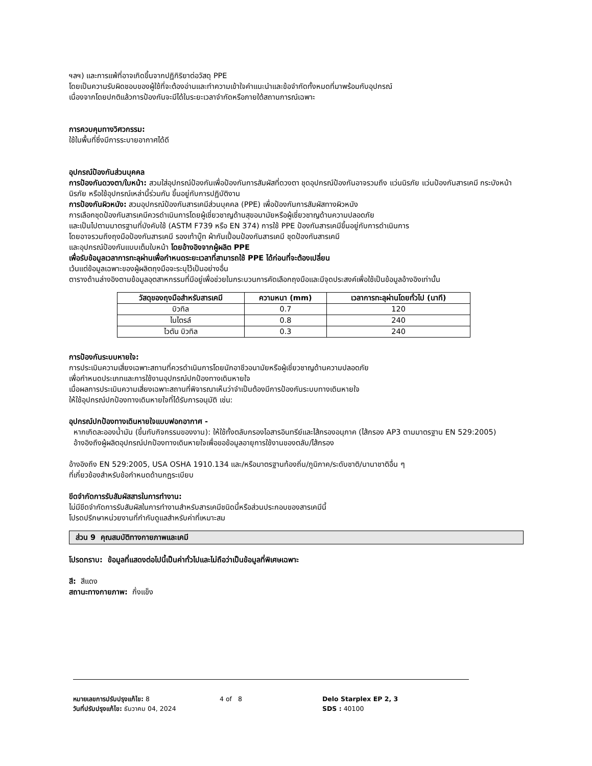ฯลฯ) และการแพ้ที่อาจเกิดขึ้นจากปฏิกิริยาต่อวัสดุ PPE
โดยเป็นความรับผิดชอบของผู้ใช้ที่จะต้องอ่านและทำความเข้าใจคำแนะนำและข้อจำกัดทั้งหมดที่มาพร้อมกับอุปกรณ์
เนื่องจากโดยปกติแล้วการป้องกันจะมีได้ในระยะเวลาจำกัดหรือภายใต้สถานการณ์เฉพาะ
การควบคุมทางวิศวกรรม:
ใช้ในพื้นที่ซึ่งมีการระบายอากาศได้ดี
อุปกรณ์ป้องกันส่วนบุคคล
การป้องกันดวงตา/ใบหน้า: สวมใส่อุปกรณ์ป้องกันเพื่อป้องกันการสัมผัสที่ดวงตา ชุดอุปกรณ์ป้องกันอาจรวมถึง แว่นนิรภัย แว่นป้องกันสารเคมี กระบังหน้านิรภัย หรือใช้อุปกรณ์เหล่านี้ร่วมกัน ขึ้นอยู่กับการปฏิบัติงาน
การป้องกันผิวหนัง: สวมอุปกรณ์ป้องกันสารเคมีส่วนบุคคล (PPE) เพื่อป้องกันการสัมผัสทางผิวหนัง
การเลือกชุดป้องกันสารเคมีควรดำเนินการโดยผู้เชี่ยวชาญด้านสุขอนามัยหรือผู้เชี่ยวชาญด้านความปลอดภัย
และเป็นไปตามมาตรฐานที่บังคับใช้ (ASTM F739 หรือ EN 374) การใช้ PPE ป้องกันสารเคมีขึ้นอยู่กับการดำเนินการ
โดยอาจรวมถึงถุงมือป้องกันสารเคมี รองเท้าบู๊ท ผ้ากันเปื้อนป้องกันสารเคมี ชุดป้องกันสารเคมี
และอุปกรณ์ป้องกันแบบเต็มใบหน้า โดยอ้างอิงจากผู้ผลิต PPE
เพื่อรับข้อมูลเวลาการทะลุผ่านเพื่อกำหนดระยะเวลาที่สามารถใช้ PPE ได้ก่อนที่จะต้องเปลี่ยน
เว้นแต่ข้อมูลเฉพาะของผู้ผลิตถุงมือจะระบุไว้เป็นอย่างอื่น
ตารางด้านล่างอิงตามข้อมูลอุตสาหกรรมที่มีอยู่เพื่อช่วยในกระบวนการคัดเลือกถุงมือและมีจุดประสงค์เพื่อใช้เป็นข้อมูลอ้างอิงเท่านั้น
| วัสดุของถุงมือสำหรับสารเคมี | ความหนา (mm) | เวลาการทะลุผ่านโดยทั่วไป (นาที) |
| --- | --- | --- |
| บิวทิล | 0.7 | 120 |
| ไนไตรล์ | 0.8 | 240 |
| ไวตัน บิวทิล | 0.3 | 240 |
การป้องกันระบบหายใจ:
การประเมินความเสี่ยงเฉพาะสถานที่ควรดำเนินการโดยนักอาชีวอนามัยหรือผู้เชี่ยวชาญด้านความปลอดภัย
เพื่อกำหนดประเภทและการใช้งานอุปกรณ์ปกป้องทางเดินหายใจ
เมื่อผลการประเมินความเสี่ยงเฉพาะสถานที่พิจารณาเห็นว่าจำเป็นต้องมีการป้องกันระบบทางเดินหายใจ
ให้ใช้อุปกรณ์ปกป้องทางเดินหายใจที่ได้รับการอนุมัติ เช่น:
อุปกรณ์ปกป้องทางเดินหายใจแบบฟอกอากาศ -
หากเกิดละอองน้ำมัน (ขึ้นกับกิจกรรมของงาน): ให้ใช้ทั้งตลับกรองไอสารอินทรีย์และไส้กรองอนุภาค (ไส้กรอง AP3 ตามมาตรฐาน EN 529:2005)
อ้างอิงถึงผู้ผลิตอุปกรณ์ปกป้องทางเดินหายใจเพื่อขอข้อมูลอายุการใช้งานของตลับ/ไส้กรอง
อ้างอิงถึง EN 529:2005, USA OSHA 1910.134 และ/หรือมาตรฐานท้องถิ่น/ภูมิภาค/ระดับชาติ/นานาชาติอื่น ๆ
ที่เกี่ยวข้องสำหรับข้อกำหนดด้านกฎระเบียบ
ขีดจำกัดการรับสัมผัสสารในการทำงาน:
ไม่มีขีดจำกัดการรับสัมผัสในการทำงานสำหรับสารเคมีชนิดนี้หรือส่วนประกอบของสารเคมีนี้
โปรดปรึกษาหน่วยงานที่กำกับดูแลสำหรับค่าที่เหมาะสม
ส่วน 9 คุณสมบัติทางกายภาพและเคมี
โปรดทราบ: ข้อมูลที่แสดงต่อไปนี้เป็นค่าทั่วไปและไม่ถือว่าเป็นข้อมูลที่พิเศษเฉพาะ
สี: สีแดง
สถานะทางกายภาพ: กึ่งแข็ง
หมายเลขการปรับปรุงแก้ไข: 8
วันที่ปรับปรุงแก้ไข: ธันวาคม 04, 2024
4 of 8 Delo Starplex EP 2, 3
SDS : 40100